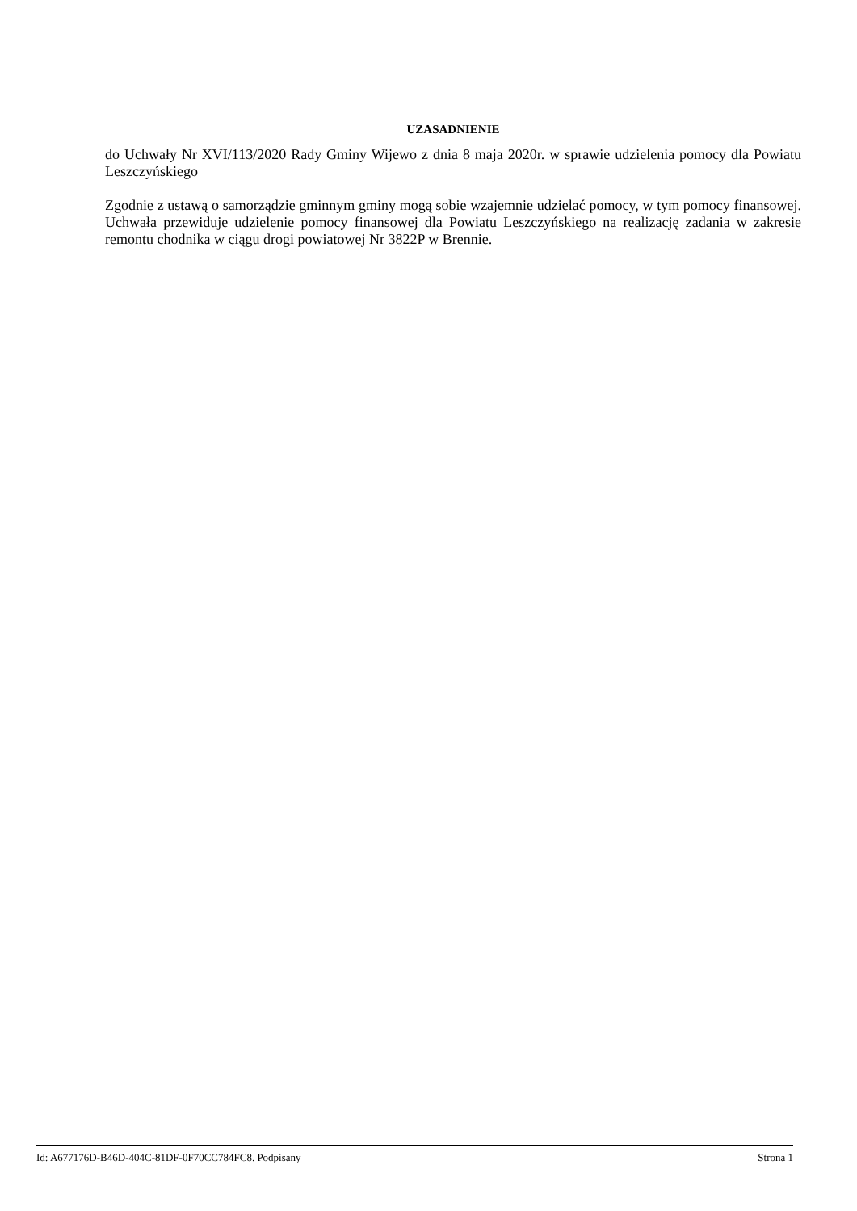UZASADNIENIE
do Uchwały Nr XVI/113/2020 Rady Gminy Wijewo z dnia 8 maja 2020r. w sprawie udzielenia pomocy dla Powiatu Leszczyńskiego
Zgodnie z ustawą o samorządzie gminnym gminy mogą sobie wzajemnie udzielać pomocy, w tym pomocy finansowej. Uchwała przewiduje udzielenie pomocy finansowej dla Powiatu Leszczyńskiego na realizację zadania w zakresie remontu chodnika w ciągu drogi powiatowej Nr 3822P w Brennie.
Id: A677176D-B46D-404C-81DF-0F70CC784FC8. Podpisany Strona 1